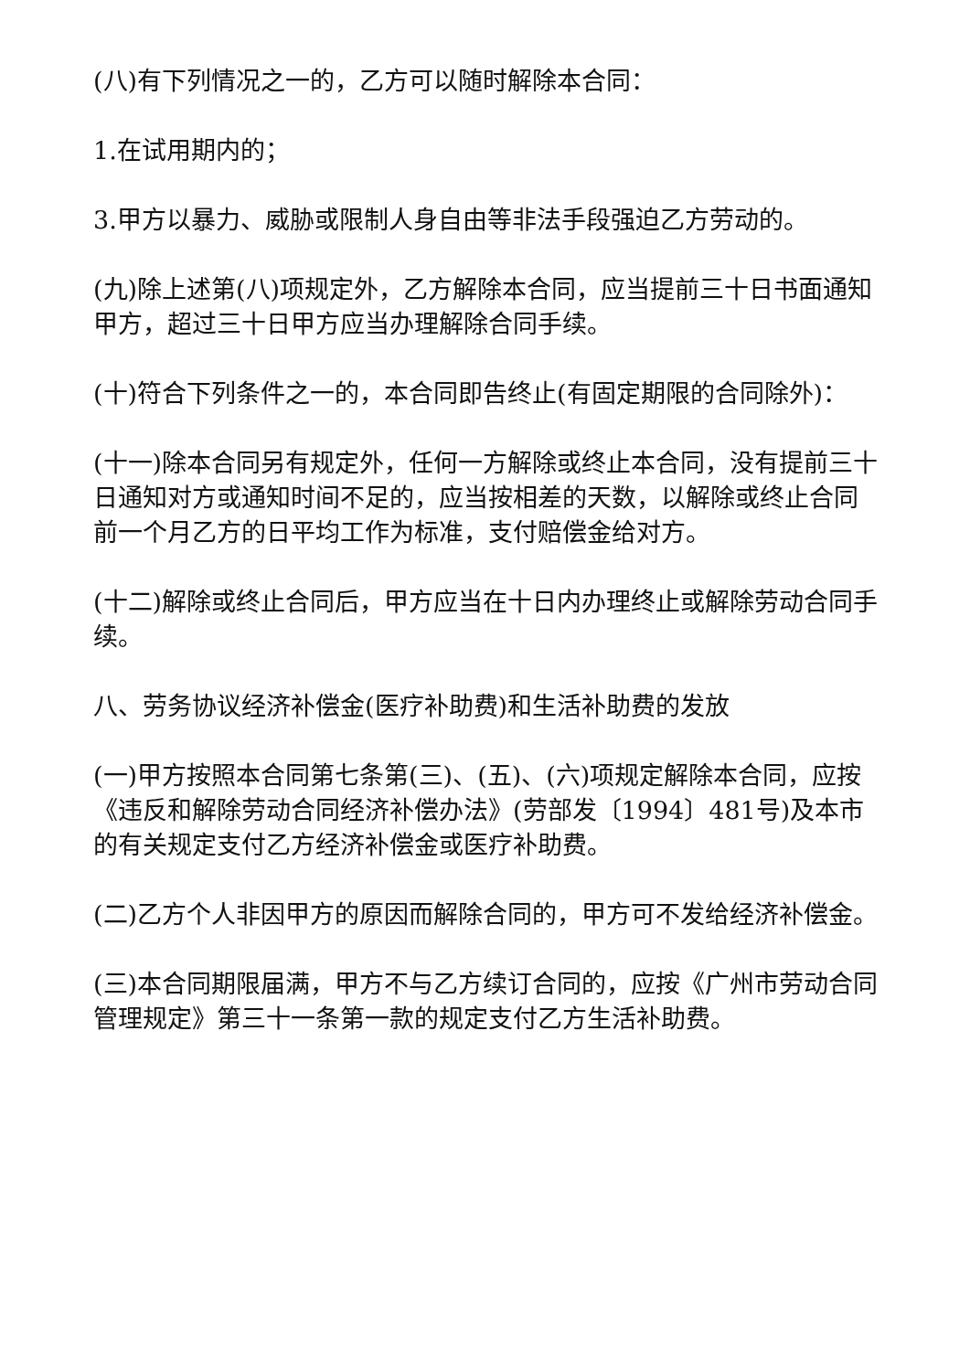(八)有下列情况之一的，乙方可以随时解除本合同：
1.在试用期内的；
3.甲方以暴力、威胁或限制人身自由等非法手段强迫乙方劳动的。
(九)除上述第(八)项规定外，乙方解除本合同，应当提前三十日书面通知甲方，超过三十日甲方应当办理解除合同手续。
(十)符合下列条件之一的，本合同即告终止(有固定期限的合同除外)：
(十一)除本合同另有规定外，任何一方解除或终止本合同，没有提前三十日通知对方或通知时间不足的，应当按相差的天数，以解除或终止合同前一个月乙方的日平均工作为标准，支付赔偿金给对方。
(十二)解除或终止合同后，甲方应当在十日内办理终止或解除劳动合同手续。
八、劳务协议经济补偿金(医疗补助费)和生活补助费的发放
(一)甲方按照本合同第七条第(三)、(五)、(六)项规定解除本合同，应按《违反和解除劳动合同经济补偿办法》(劳部发〔1994〕481号)及本市的有关规定支付乙方经济补偿金或医疗补助费。
(二)乙方个人非因甲方的原因而解除合同的，甲方可不发给经济补偿金。
(三)本合同期限届满，甲方不与乙方续订合同的，应按《广州市劳动合同管理规定》第三十一条第一款的规定支付乙方生活补助费。